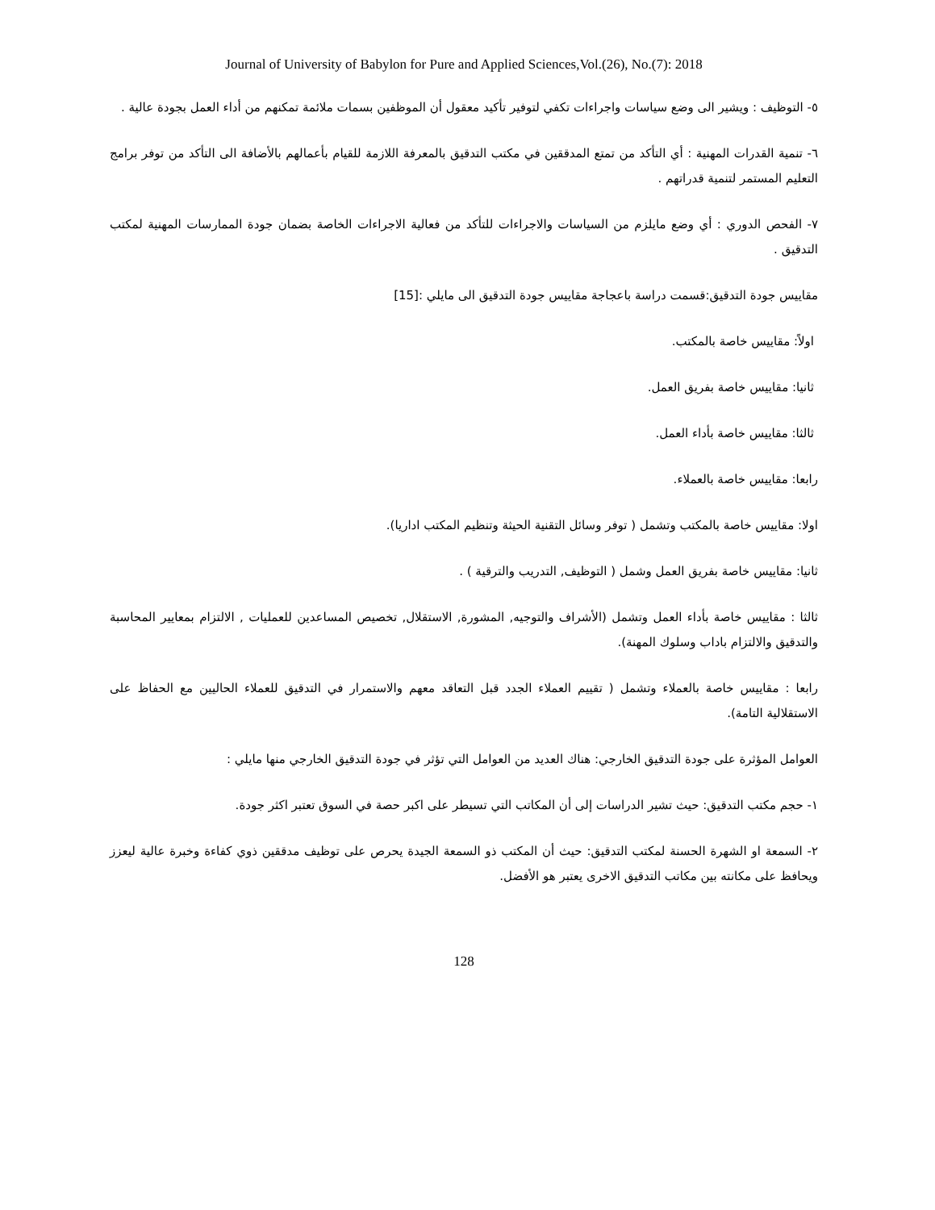Journal of University of Babylon for Pure and Applied Sciences,Vol.(26), No.(7): 2018
٥- التوظيف : ويشير الى وضع سياسات واجراءات تكفي لتوفير تأكيد معقول أن الموظفين بسمات ملائمة تمكنهم من أداء العمل بجودة عالية .
٦- تنمية القدرات المهنية : أي التأكد من تمتع المدققين في مكتب التدقيق بالمعرفة اللازمة للقيام بأعمالهم بالأضافة الى التأكد من توفر برامج التعليم المستمر لتنمية قدراتهم .
٧- الفحص الدوري : أي وضع مايلزم من السياسات والاجراءات للتأكد من فعالية الاجراءات الخاصة بضمان جودة الممارسات المهنية لمكتب التدقيق .
مقاييس جودة التدقيق:قسمت دراسة باعجاجة مقاييس جودة التدقيق الى مايلي :[15]
اولاً: مقاييس خاصة بالمكتب.
ثانيا: مقاييس خاصة بفريق العمل.
ثالثا: مقاييس خاصة بأداء العمل.
رابعا: مقاييس خاصة بالعملاء.
اولا: مقاييس خاصة بالمكتب وتشمل ( توفر وسائل التقنية الحيثة وتنظيم المكتب اداريا).
ثانيا: مقاييس خاصة بفريق العمل وشمل ( التوظيف, التدريب والترقية ) .
ثالثا : مقاييس خاصة بأداء العمل وتشمل (الأشراف والتوجيه, المشورة, الاستقلال, تخصيص المساعدين للعمليات , الالتزام بمعايير المحاسبة والتدقيق والالتزام باداب وسلوك المهنة).
رابعا : مقاييس خاصة بالعملاء وتشمل ( تقييم العملاء الجدد قبل التعاقد معهم والاستمرار في التدقيق للعملاء الحاليين مع الحفاظ على الاستقلالية التامة).
العوامل المؤثرة على جودة التدقيق الخارجي: هناك العديد من العوامل التي تؤثر في جودة التدقيق الخارجي منها مايلي :
١- حجم مكتب التدقيق: حيث تشير الدراسات إلى أن المكاتب التي تسيطر على اكبر حصة في السوق تعتبر اكثر جودة.
٢- السمعة او الشهرة الحسنة لمكتب التدقيق: حيث أن المكتب ذو السمعة الجيدة يحرص على توظيف مدققين ذوي كفاءة وخبرة عالية ليعزز ويحافظ على مكانته بين مكاتب التدقيق الاخرى يعتبر هو الأفضل.
128